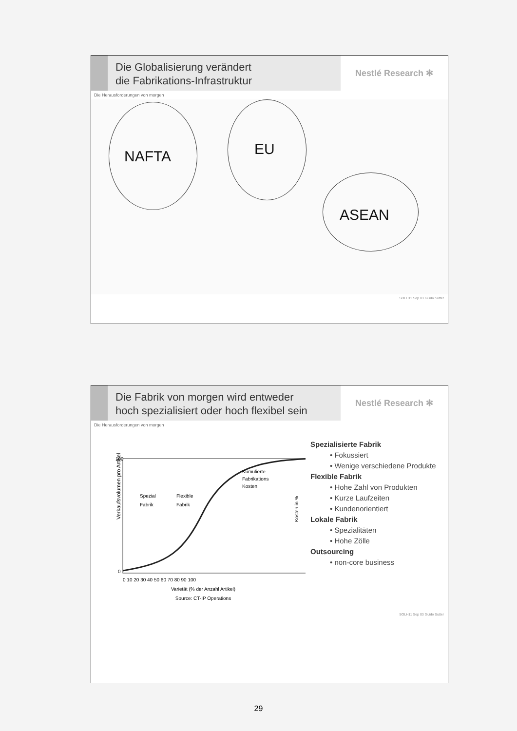Die Globalisierung verändert
die Fabrikations-Infrastruktur
Nestlé Research ✻
Die Herausforderungen von morgen
NAFTA EU
ASEAN
SOLH11 Sep 03 Guido Sutter
Die Fabrik von morgen wird entweder
hoch spezialisiert oder hoch flexibel sein
Nestlé Research ✻
Die Herausforderungen von morgen
Verkaufsvolumen pro Artikel
100
0
Spezial
Fabrik
Flexible
Fabrik
Kumulierte
Fabrikations
Kosten
Kosten in %
0 10 20 30 40 50 60 70 80 90 100
Varietät (% der Anzahl Artikel)
Source: CT-IP Operations
Spezialisierte Fabrik
• Fokussiert
• Wenige verschiedene Produkte
Flexible Fabrik
• Hohe Zahl von Produkten
• Kurze Laufzeiten
• Kundenorientiert
Lokale Fabrik
• Spezialitäten
• Hohe Zölle
Outsourcing
• non-core business
SOLH11 Sep 03 Guido Sutter
29